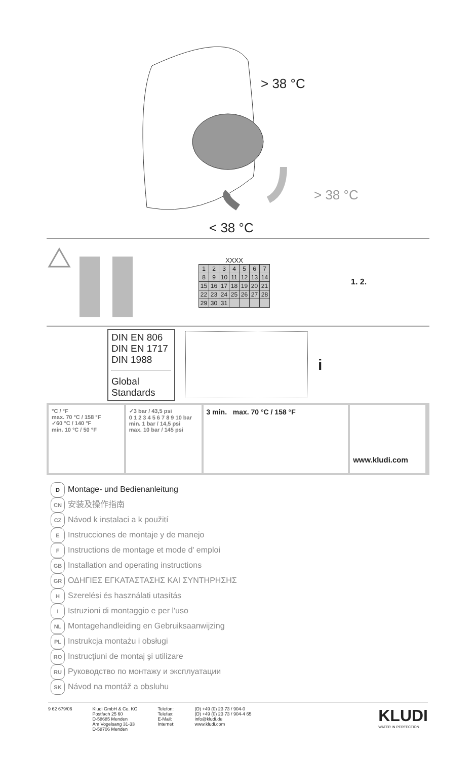> 38 °C
> 38 °C
< 38 °C
XXXX
| 1 | 2 | 3 | 4 | 5 | 6 | 7 |
| 8 | 9 | 10 | 11 | 12 | 13 | 14 |
| 15 | 16 | 17 | 18 | 19 | 20 | 21 |
| 22 | 23 | 24 | 25 | 26 | 27 | 28 |
| 29 | 30 | 31 | | | | |
1. 2.
DIN EN 806
DIN EN 1717
DIN 1988
Global Standards
i
°C / °F
max. 70 °C / 158 °F
✓60 °C / 140 °F
min. 10 °C / 50 °F
✓3 bar / 43,5 psi
0 1 2 3 4 5 6 7 8 9 10 bar
min. 1 bar / 14,5 psi
max. 10 bar / 145 psi
3 min. max. 70 °C / 158 °F
www.kludi.com
D Montage- und Bedienanleitung
CN 安装及操作指南
CZ Návod k instalaci a k použití
E Instrucciones de montaje y de manejo
F Instructions de montage et mode d' emploi
GB Installation and operating instructions
GR ΟΔΗΓΙΕΣ ΕΓΚΑΤΑΣΤΑΣΗΣ ΚΑΙ ΣΥΝΤΗΡΗΣΗΣ
H Szerelési és használati utasítás
I Istruzioni di montaggio e per l'uso
NL Montagehandleiding en Gebruiksaanwijzing
PL Instrukcja montażu i obsługi
RO Instrucţiuni de montaj şi utilizare
RU Руководство по монтажу и эксплуатации
SK Návod na montáž a obsluhu
9 62 679/06 Kludi GmbH & Co. KG
Postfach 25 60
D-58685 Menden
Am Vogelsang 31-33
D-58706 Menden
Telefon:
Telefax:
E-Mail:
Internet:
(D) +49 (0) 23 73 / 904-0
(D) +49 (0) 23 73 / 904-4 65
info@kludi.de
www.kludi.com
KLUDI
WATER IN PERFECTION